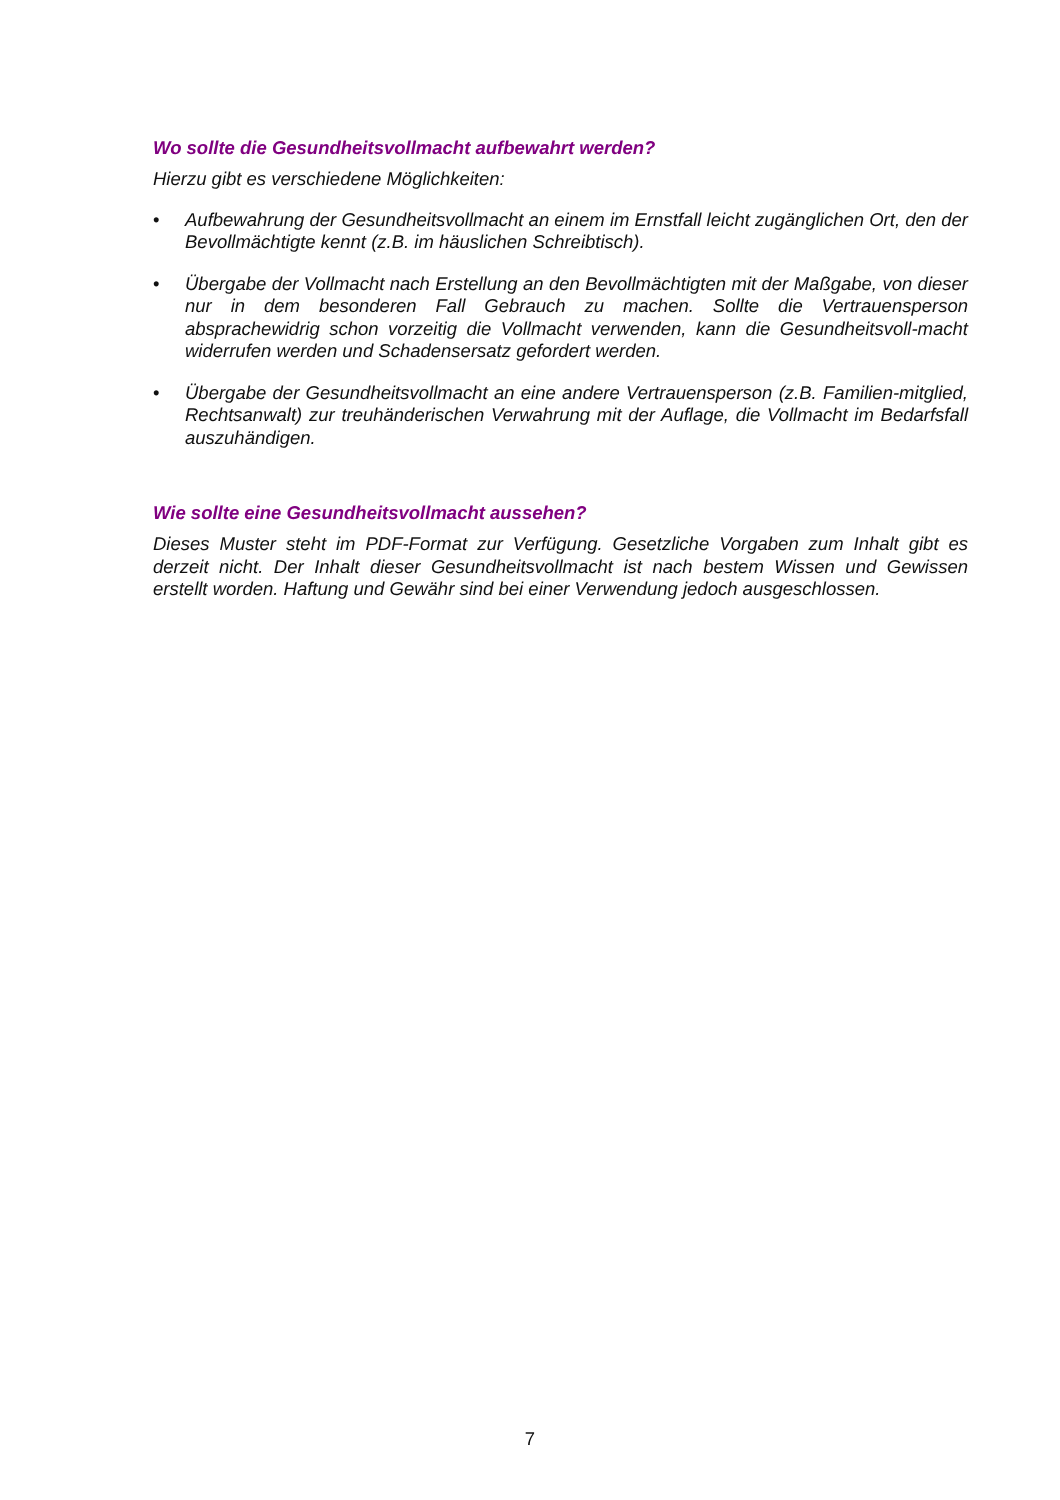Wo sollte die Gesundheitsvollmacht aufbewahrt werden?
Hierzu gibt es verschiedene Möglichkeiten:
• Aufbewahrung der Gesundheitsvollmacht an einem im Ernstfall leicht zugänglichen Ort, den der Bevollmächtigte kennt (z.B. im häuslichen Schreibtisch).
• Übergabe der Vollmacht nach Erstellung an den Bevollmächtigten mit der Maßgabe, von dieser nur in dem besonderen Fall Gebrauch zu machen. Sollte die Vertrauensperson absprachewidrig schon vorzeitig die Vollmacht verwenden, kann die Gesundheitsvoll-macht widerrufen werden und Schadensersatz gefordert werden.
• Übergabe der Gesundheitsvollmacht an eine andere Vertrauensperson (z.B. Familien-mitglied, Rechtsanwalt) zur treuhänderischen Verwahrung mit der Auflage, die Vollmacht im Bedarfsfall auszuhändigen.
Wie sollte eine Gesundheitsvollmacht aussehen?
Dieses Muster steht im PDF-Format zur Verfügung. Gesetzliche Vorgaben zum Inhalt gibt es derzeit nicht. Der Inhalt dieser Gesundheitsvollmacht ist nach bestem Wissen und Gewissen erstellt worden. Haftung und Gewähr sind bei einer Verwendung jedoch ausgeschlossen.
7